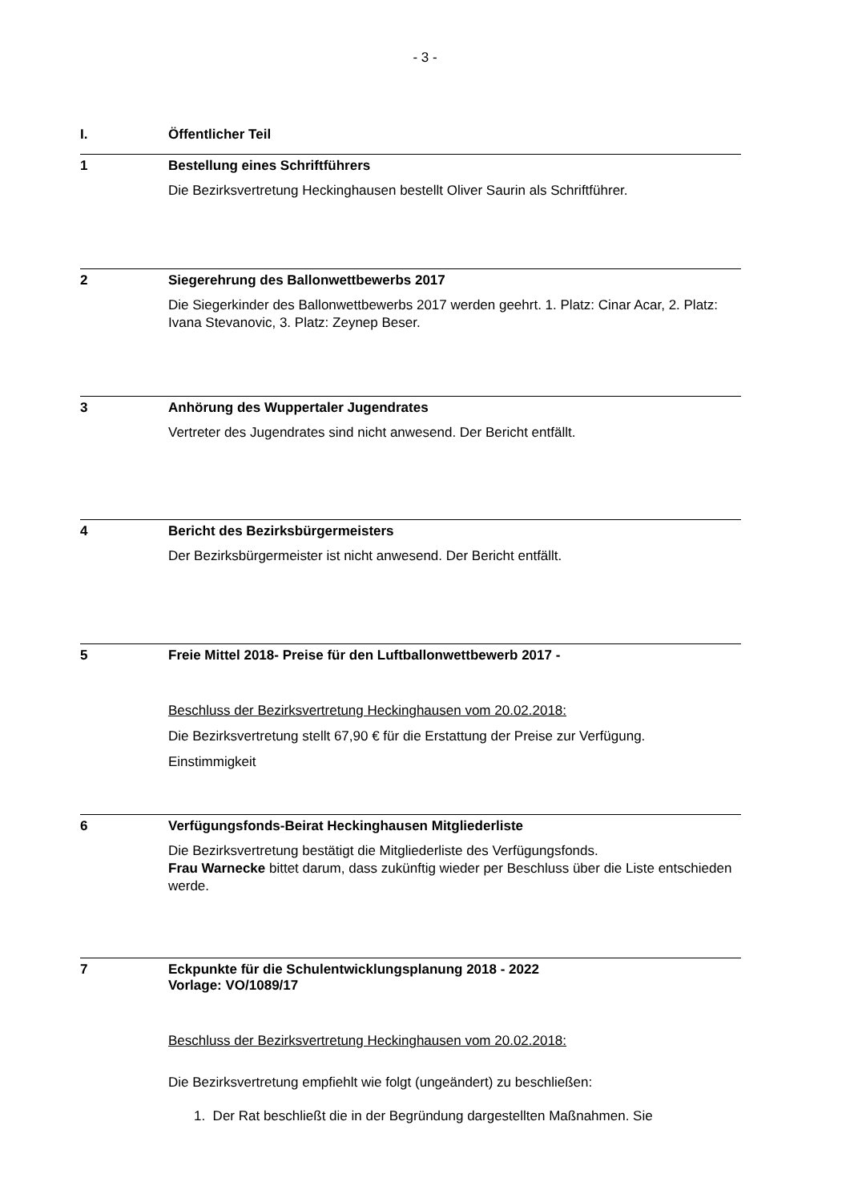- 3 -
I. Öffentlicher Teil
1 Bestellung eines Schriftführers
Die Bezirksvertretung Heckinghausen bestellt Oliver Saurin als Schriftführer.
2 Siegerehrung des Ballonwettbewerbs 2017
Die Siegerkinder des Ballonwettbewerbs 2017 werden geehrt. 1. Platz: Cinar Acar, 2. Platz: Ivana Stevanovic, 3. Platz: Zeynep Beser.
3 Anhörung des Wuppertaler Jugendrates
Vertreter des Jugendrates sind nicht anwesend. Der Bericht entfällt.
4 Bericht des Bezirksbürgermeisters
Der Bezirksbürgermeister ist nicht anwesend. Der Bericht entfällt.
5 Freie Mittel 2018- Preise für den Luftballonwettbewerb 2017 -
Beschluss der Bezirksvertretung Heckinghausen vom 20.02.2018:
Die Bezirksvertretung stellt 67,90 € für die Erstattung der Preise zur Verfügung.
Einstimmigkeit
6 Verfügungsfonds-Beirat Heckinghausen Mitgliederliste
Die Bezirksvertretung bestätigt die Mitgliederliste des Verfügungsfonds.
Frau Warnecke bittet darum, dass zukünftig wieder per Beschluss über die Liste entschieden werde.
7 Eckpunkte für die Schulentwicklungsplanung 2018 - 2022
Vorlage: VO/1089/17
Beschluss der Bezirksvertretung Heckinghausen vom 20.02.2018:
Die Bezirksvertretung empfiehlt wie folgt (ungeändert) zu beschließen:
1. Der Rat beschließt die in der Begründung dargestellten Maßnahmen. Sie